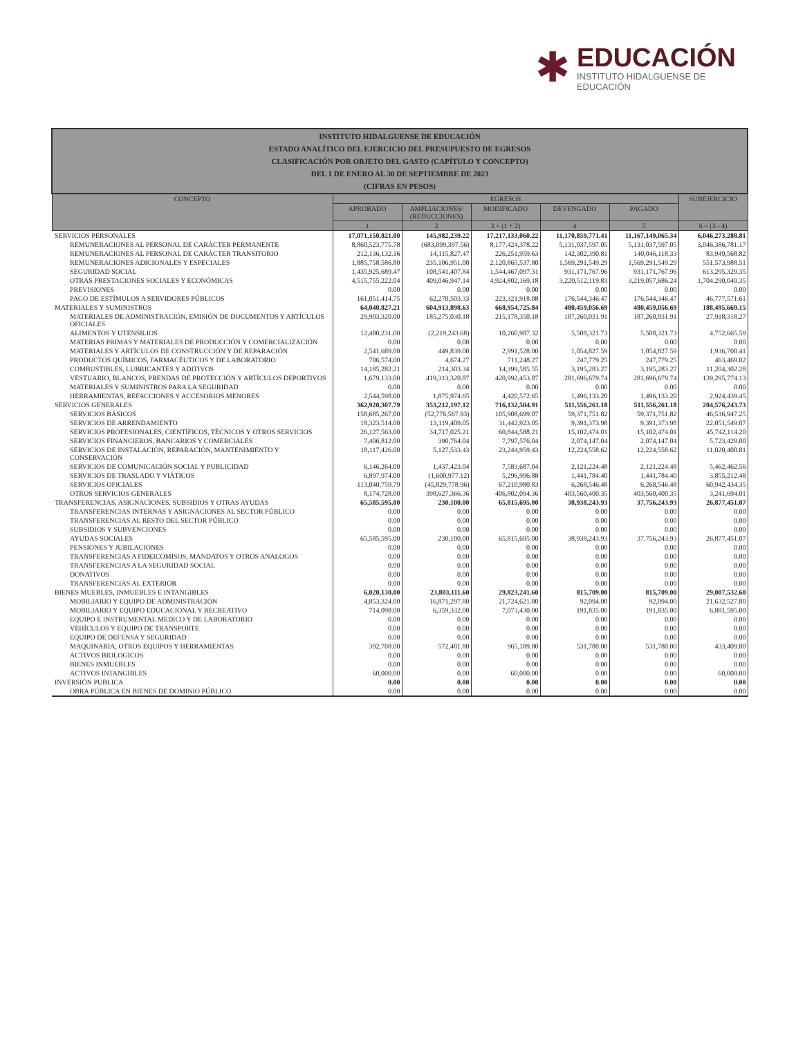✱
EDUCACIÓN
INSTITUTO HIDALGUENSE DE
EDUCACIÓN
| INSTITUTO HIDALGUENSE DE EDUCACIÓN ESTADO ANALÍTICO DEL EJERCICIO DEL PRESUPUESTO DE EGRESOS CLASIFICACIÓN POR OBJETO DEL GASTO (CAPÍTULO Y CONCEPTO) DEL 1 DE ENERO AL 30 DE SEPTIEMBRE DE 2023 (CIFRAS EN PESOS) | | | | | | |
| CONCEPTO | EGRESOS | | | | | SUBEJERCICIO |
| | APROBADO | AMPLIACIONES/ (REDUCCIONES) | MODIFICADO | DEVENGADO | PAGADO | |
| | 1 | 2 | 3 = (1 + 2) | 4 | 5 | 6 = (3 - 4) |
| SERVICIOS PERSONALES | 17,071,150,821.00 | 145,982,239.22 | 17,217,133,060.22 | 11,170,859,771.41 | 11,167,149,065.34 | 6,046,273,288.81 |
| REMUNERACIONES AL PERSONAL DE CARÁCTER PERMANENTE | 8,860,523,775.78 | (683,099,397.56) | 8,177,424,378.22 | 5,131,037,597.05 | 5,131,037,597.05 | 3,046,386,781.17 |
| REMUNERACIONES AL PERSONAL DE CARÁCTER TRANSITORIO | 212,136,132.16 | 14,115,827.47 | 226,251,959.63 | 142,302,390.81 | 140,046,118.33 | 83,949,568.82 |
| REMUNERACIONES ADICIONALES Y ESPECIALES | 1,885,758,586.80 | 235,106,951.00 | 2,120,865,537.80 | 1,569,291,549.29 | 1,569,291,549.29 | 551,573,988.51 |
| SEGURIDAD SOCIAL | 1,435,925,689.47 | 108,541,407.84 | 1,544,467,097.31 | 931,171,767.96 | 931,171,767.96 | 613,295,329.35 |
| OTRAS PRESTACIONES SOCIALES Y ECONÓMICAS | 4,515,755,222.04 | 409,046,947.14 | 4,924,802,169.18 | 3,220,512,119.83 | 3,219,057,686.24 | 1,704,290,049.35 |
| PREVISIONES | 0.00 | 0.00 | 0.00 | 0.00 | 0.00 | 0.00 |
| PAGO DE ESTÍMULOS A SERVIDORES PÚBLICOS | 161,051,414.75 | 62,270,503.33 | 223,321,918.08 | 176,544,346.47 | 176,544,346.47 | 46,777,571.61 |
| MATERIALES Y SUMINISTROS | 64,040,827.21 | 604,913,898.63 | 668,954,725.84 | 480,459,056.69 | 480,459,056.69 | 188,495,669.15 |
| MATERIALES DE ADMINISTRACIÓN, EMISIÓN DE DOCUMENTOS Y ARTÍCULOS OFICIALES | 29,903,320.00 | 185,275,030.18 | 215,178,350.18 | 187,260,031.91 | 187,260,031.91 | 27,918,318.27 |
| ALIMENTOS Y UTENSILIOS | 12,480,231.00 | (2,219,243.68) | 10,260,987.32 | 5,508,321.73 | 5,508,321.73 | 4,752,665.59 |
| MATERIAS PRIMAS Y MATERIALES DE PRODUCCIÓN Y COMERCIALIZACIÓN | 0.00 | 0.00 | 0.00 | 0.00 | 0.00 | 0.00 |
| MATERIALES Y ARTÍCULOS DE CONSTRUCCIÓN Y DE REPARACIÓN | 2,541,689.00 | 449,839.00 | 2,991,528.00 | 1,054,827.59 | 1,054,827.59 | 1,936,700.41 |
| PRODUCTOS QUÍMICOS, FARMACÉUTICOS Y DE LABORATORIO | 706,574.00 | 4,674.27 | 711,248.27 | 247,779.25 | 247,779.25 | 463,469.02 |
| COMBUSTIBLES, LUBRICANTES Y ADITIVOS | 14,185,282.21 | 214,303.34 | 14,399,585.55 | 3,195,283.27 | 3,195,283.27 | 11,204,302.28 |
| VESTUARIO, BLANCOS, PRENDAS DE PROTECCIÓN Y ARTÍCULOS DEPORTIVOS | 1,679,133.00 | 419,313,320.87 | 420,992,453.87 | 281,696,679.74 | 281,696,679.74 | 139,295,774.13 |
| MATERIALES Y SUMINISTROS PARA LA SEGURIDAD | 0.00 | 0.00 | 0.00 | 0.00 | 0.00 | 0.00 |
| HERRAMIENTAS, REFACCIONES Y ACCESORIOS MENORES | 2,544,598.00 | 1,875,974.65 | 4,420,572.65 | 1,496,133.20 | 1,496,133.20 | 2,924,439.45 |
| SERVICIOS GENERALES | 362,920,307.79 | 353,212,197.12 | 716,132,504.91 | 511,556,261.18 | 511,556,261.18 | 204,576,243.73 |
| SERVICIOS BÁSICOS | 158,685,267.00 | (52,776,567.93) | 105,908,699.07 | 59,371,751.82 | 59,371,751.82 | 46,536,947.25 |
| SERVICIOS DE ARRENDAMIENTO | 18,323,514.00 | 13,119,409.05 | 31,442,923.05 | 9,391,373.98 | 9,391,373.98 | 22,051,549.07 |
| SERVICIOS PROFESIONALES, CIENTÍFICOS, TÉCNICOS Y OTROS SERVICIOS | 26,127,563.00 | 34,717,025.21 | 60,844,588.21 | 15,102,474.01 | 15,102,474.01 | 45,742,114.20 |
| SERVICIOS FINANCIEROS, BANCARIOS Y COMERCIALES | 7,406,812.00 | 390,764.04 | 7,797,576.04 | 2,074,147.04 | 2,074,147.04 | 5,723,429.00 |
| SERVICIOS DE INSTALACIÓN, REPARACIÓN, MANTENIMIENTO Y CONSERVACIÓN | 18,117,426.00 | 5,127,533.43 | 23,244,959.43 | 12,224,558.62 | 12,224,558.62 | 11,020,400.81 |
| SERVICIOS DE COMUNICACIÓN SOCIAL Y PUBLICIDAD | 6,146,264.00 | 1,437,423.04 | 7,583,687.04 | 2,121,224.48 | 2,121,224.48 | 5,462,462.56 |
| SERVICIOS DE TRASLADO Y VIÁTICOS | 6,897,974.00 | (1,600,977.12) | 5,296,996.88 | 1,441,784.40 | 1,441,784.40 | 3,855,212.48 |
| SERVICIOS OFICIALES | 113,040,759.79 | (45,829,778.96) | 67,210,980.83 | 6,268,546.48 | 6,268,546.48 | 60,942,434.35 |
| OTROS SERVICIOS GENERALES | 8,174,728.00 | 398,627,366.36 | 406,802,094.36 | 403,560,400.35 | 403,560,400.35 | 3,241,694.01 |
| TRANSFERENCIAS, ASIGNACIONES, SUBSIDIOS Y OTRAS AYUDAS | 65,585,595.00 | 230,100.00 | 65,815,695.00 | 38,938,243.93 | 37,756,243.93 | 26,877,451.07 |
| TRANSFERENCIAS INTERNAS Y ASIGNACIONES AL SECTOR PÚBLICO | 0.00 | 0.00 | 0.00 | 0.00 | 0.00 | 0.00 |
| TRANSFERENCIAS AL RESTO DEL SECTOR PÚBLICO | 0.00 | 0.00 | 0.00 | 0.00 | 0.00 | 0.00 |
| SUBSIDIOS Y SUBVENCIONES | 0.00 | 0.00 | 0.00 | 0.00 | 0.00 | 0.00 |
| AYUDAS SOCIALES | 65,585,595.00 | 230,100.00 | 65,815,695.00 | 38,938,243.93 | 37,756,243.93 | 26,877,451.07 |
| PENSIONES Y JUBILACIONES | 0.00 | 0.00 | 0.00 | 0.00 | 0.00 | 0.00 |
| TRANSFERENCIAS A FIDEICOMISOS, MANDATOS Y OTROS ANALOGOS | 0.00 | 0.00 | 0.00 | 0.00 | 0.00 | 0.00 |
| TRANSFERENCIAS A LA SEGURIDAD SOCIAL | 0.00 | 0.00 | 0.00 | 0.00 | 0.00 | 0.00 |
| DONATIVOS | 0.00 | 0.00 | 0.00 | 0.00 | 0.00 | 0.00 |
| TRANSFERENCIAS AL EXTERIOR | 0.00 | 0.00 | 0.00 | 0.00 | 0.00 | 0.00 |
| BIENES MUEBLES, INMUEBLES E INTANGIBLES | 6,020,130.00 | 23,803,111.60 | 29,823,241.60 | 815,709.00 | 815,709.00 | 29,007,532.60 |
| MOBILIARIO Y EQUIPO DE ADMINISTRACIÓN | 4,853,324.00 | 16,871,297.80 | 21,724,621.80 | 92,094.00 | 92,094.00 | 21,632,527.80 |
| MOBILIARIO Y EQUIPO EDUCACIONAL Y RECREATIVO | 714,098.00 | 6,359,332.00 | 7,073,430.00 | 191,835.00 | 191,835.00 | 6,881,595.00 |
| EQUIPO E INSTRUMENTAL MEDICO Y DE LABORATORIO | 0.00 | 0.00 | 0.00 | 0.00 | 0.00 | 0.00 |
| VEHÍCULOS Y EQUIPO DE TRANSPORTE | 0.00 | 0.00 | 0.00 | 0.00 | 0.00 | 0.00 |
| EQUIPO DE DEFENSA Y SEGURIDAD | 0.00 | 0.00 | 0.00 | 0.00 | 0.00 | 0.00 |
| MAQUINARIA, OTROS EQUIPOS Y HERRAMIENTAS | 392,708.00 | 572,481.80 | 965,189.80 | 531,780.00 | 531,780.00 | 433,409.80 |
| ACTIVOS BIOLOGICOS | 0.00 | 0.00 | 0.00 | 0.00 | 0.00 | 0.00 |
| BIENES INMUEBLES | 0.00 | 0.00 | 0.00 | 0.00 | 0.00 | 0.00 |
| ACTIVOS INTANGIBLES | 60,000.00 | 0.00 | 60,000.00 | 0.00 | 0.00 | 60,000.00 |
| INVERSIÓN PUBLICA | 0.00 | 0.00 | 0.00 | 0.00 | 0.00 | 0.00 |
| OBRA PÚBLICA EN BIENES DE DOMINIO PÚBLICO | 0.00 | 0.00 | 0.00 | 0.00 | 0.00 | 0.00 |